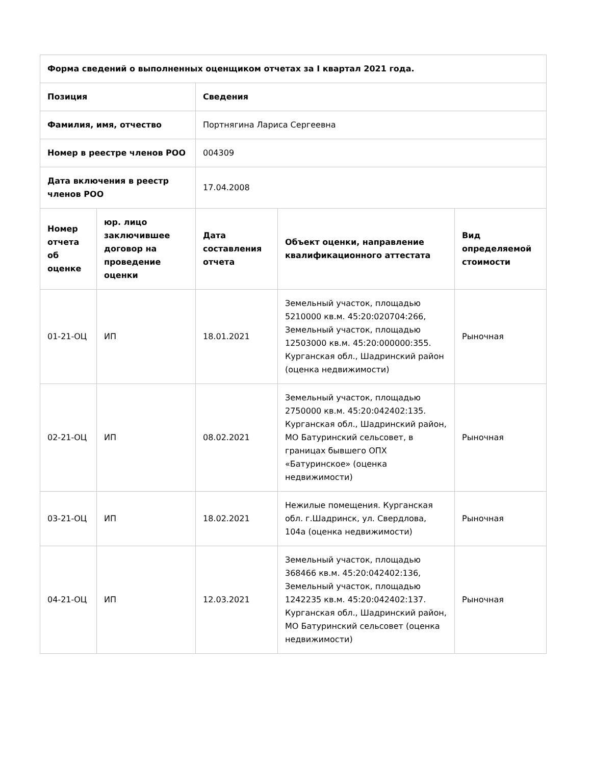| Форма сведений о выполненных оценщиком отчетах за I квартал 2021 года. | | | | |
| --- | --- | --- | --- | --- |
| Позиция | | Сведения | | |
| Фамилия, имя, отчество | | Портнягина Лариса Сергеевна | | |
| Номер в реестре членов РОО | | 004309 | | |
| Дата включения в реестр членов РОО | | 17.04.2008 | | |
| Номер отчета об оценке | юр. лицо заключившее договор на проведение оценки | Дата составления отчета | Объект оценки, направление квалификационного аттестата | Вид определяемой стоимости |
| 01-21-ОЦ | ИП | 18.01.2021 | Земельный участок, площадью 5210000 кв.м. 45:20:020704:266, Земельный участок, площадью 12503000 кв.м. 45:20:000000:355. Курганская обл., Шадринский район (оценка недвижимости) | Рыночная |
| 02-21-ОЦ | ИП | 08.02.2021 | Земельный участок, площадью 2750000 кв.м. 45:20:042402:135. Курганская обл., Шадринский район, МО Батуринский сельсовет, в границах бывшего ОПХ «Батуринское» (оценка недвижимости) | Рыночная |
| 03-21-ОЦ | ИП | 18.02.2021 | Нежилые помещения. Курганская обл. г.Шадринск, ул. Свердлова, 104а (оценка недвижимости) | Рыночная |
| 04-21-ОЦ | ИП | 12.03.2021 | Земельный участок, площадью 368466 кв.м. 45:20:042402:136, Земельный участок, площадью 1242235 кв.м. 45:20:042402:137. Курганская обл., Шадринский район, МО Батуринский сельсовет (оценка недвижимости) | Рыночная |